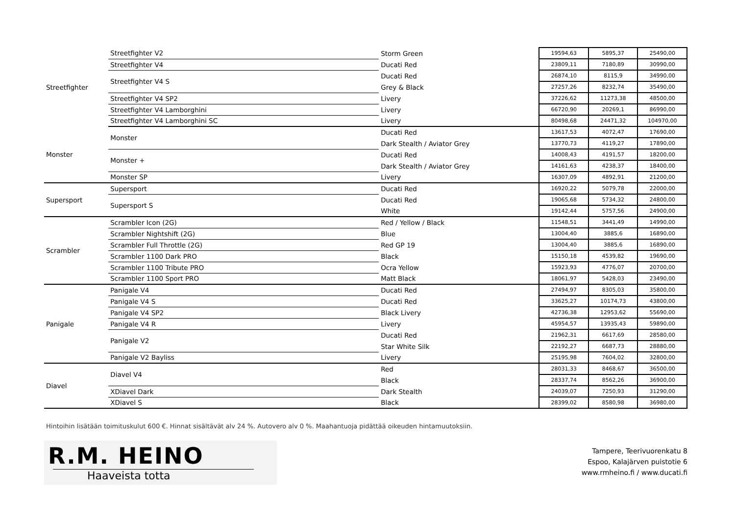| Streetfighter | Streetfighter V2 | Storm Green | 19594,63 | 5895,37 | 25490,00 |
| | Streetfighter V4 | Ducati Red | 23809,11 | 7180,89 | 30990,00 |
| | Streetfighter V4 S | Ducati Red | 26874,10 | 8115,9 | 34990,00 |
| | | Grey & Black | 27257,26 | 8232,74 | 35490,00 |
| | Streetfighter V4 SP2 | Livery | 37226,62 | 11273,38 | 48500,00 |
| | Streetfighter V4 Lamborghini | Livery | 66720,90 | 20269,1 | 86990,00 |
| | Streetfighter V4 Lamborghini SC | Livery | 80498,68 | 24471,32 | 104970,00 |
| Monster | Monster | Ducati Red | 13617,53 | 4072,47 | 17690,00 |
| | | Dark Stealth / Aviator Grey | 13770,73 | 4119,27 | 17890,00 |
| | Monster + | Ducati Red | 14008,43 | 4191,57 | 18200,00 |
| | | Dark Stealth / Aviator Grey | 14161,63 | 4238,37 | 18400,00 |
| | Monster SP | Livery | 16307,09 | 4892,91 | 21200,00 |
| Supersport | Supersport | Ducati Red | 16920,22 | 5079,78 | 22000,00 |
| | Supersport S | Ducati Red | 19065,68 | 5734,32 | 24800,00 |
| | | White | 19142,44 | 5757,56 | 24900,00 |
| Scrambler | Scrambler Icon (2G) | Red / Yellow / Black | 11548,51 | 3441,49 | 14990,00 |
| | Scrambler Nightshift (2G) | Blue | 13004,40 | 3885,6 | 16890,00 |
| | Scrambler Full Throttle (2G) | Red GP 19 | 13004,40 | 3885,6 | 16890,00 |
| | Scrambler 1100 Dark PRO | Black | 15150,18 | 4539,82 | 19690,00 |
| | Scrambler 1100 Tribute PRO | Ocra Yellow | 15923,93 | 4776,07 | 20700,00 |
| | Scrambler 1100 Sport PRO | Matt Black | 18061,97 | 5428,03 | 23490,00 |
| Panigale | Panigale V4 | Ducati Red | 27494,97 | 8305,03 | 35800,00 |
| | Panigale V4 S | Ducati Red | 33625,27 | 10174,73 | 43800,00 |
| | Panigale V4 SP2 | Black Livery | 42736,38 | 12953,62 | 55690,00 |
| | Panigale V4 R | Livery | 45954,57 | 13935,43 | 59890,00 |
| | Panigale V2 | Ducati Red | 21962,31 | 6617,69 | 28580,00 |
| | | Star White Silk | 22192,27 | 6687,73 | 28880,00 |
| | Panigale V2 Bayliss | Livery | 25195,98 | 7604,02 | 32800,00 |
| Diavel | Diavel V4 | Red | 28031,33 | 8468,67 | 36500,00 |
| | | Black | 28337,74 | 8562,26 | 36900,00 |
| | XDiavel Dark | Dark Stealth | 24039,07 | 7250,93 | 31290,00 |
| | XDiavel S | Black | 28399,02 | 8580,98 | 36980,00 |
Hintoihin lisätään toimituskulut 600 €. Hinnat sisältävät alv 24 %. Autovero alv 0 %. Maahantuoja pidättää oikeuden hintamuutoksiin.
R.M. HEINO
Haaveista totta
Tampere, Teerivuorenkatu 8
Espoo, Kalajärven puistotie 6
www.rmheino.fi / www.ducati.fi